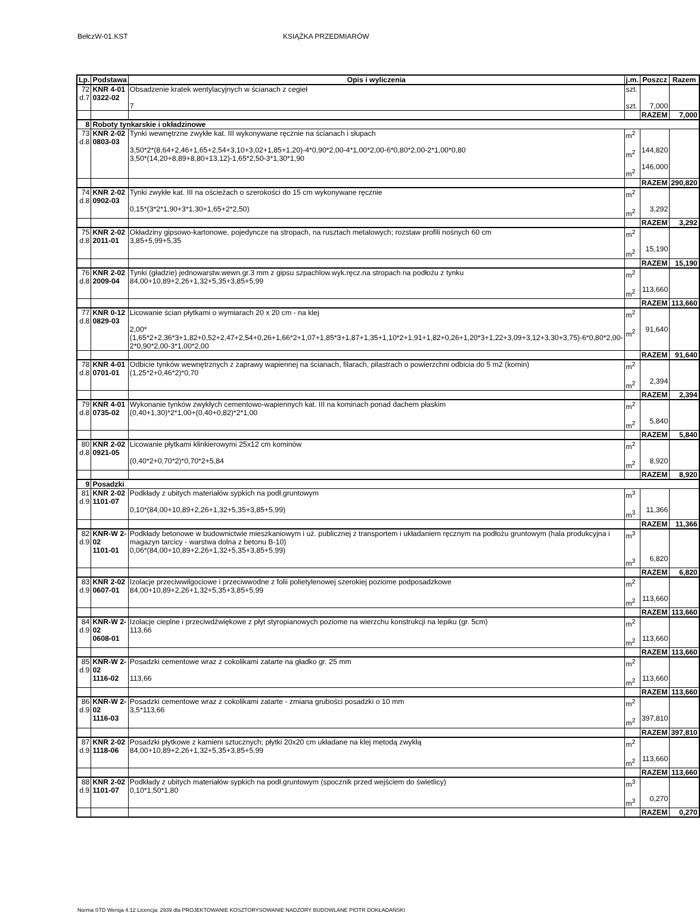BełczW-01.KST KSIĄŻKA PRZEDMIARÓW
| Lp. | Podstawa | Opis i wyliczenia | j.m. | Poszcz | Razem |
| --- | --- | --- | --- | --- | --- |
| 72 d.7 | KNR 4-01 0322-02 | Obsadzenie kratek wentylacyjnych w ścianach z cegieł 7 | szt. szt. | 7,000 | |
| | | | | RAZEM | 7,000 |
| 8 | Roboty tynkarskie i okładzinowe | | | | |
| 73 d.8 | KNR 2-02 0803-03 | Tynki wewnętrzne zwykłe kat. III wykonywane ręcznie na ścianach i słupach 3,50*2*(8,64+2,46+1,65+2,54+3,10+3,02+1,85+1,20)-4*0,90*2,00-4*1,00*2,00-6*0,80*2,00-2*1,00*0,80 3,50*(14,20+8,89+8,80+13,12)-1,65*2,50-3*1,30*1,90 | m<sup>2</sup> m<sup>2</sup> m<sup>2</sup> | 144,820 146,000 | |
| | | | | RAZEM | 290,820 |
| 74 d.8 | KNR 2-02 0902-03 | Tynki zwykłe kat. III na ościeżach o szerokości do 15 cm wykonywane ręcznie 0,15*(3*2*1,90+3*1,30+1,65+2*2,50) | m<sup>2</sup> m<sup>2</sup> | 3,292 | |
| | | | | RAZEM | 3,292 |
| 75 d.8 | KNR 2-02 2011-01 | Okładziny gipsowo-kartonowe, pojedyncze na stropach, na rusztach metalowych; rozstaw profili nośnych 60 cm 3,85+5,99+5,35 | m<sup>2</sup> m<sup>2</sup> | 15,190 | |
| | | | | RAZEM | 15,190 |
| 76 d.8 | KNR 2-02 2009-04 | Tynki (gładzie) jednowarstw.wewn.gr.3 mm z gipsu szpachlow.wyk.ręcz.na stropach na podłożu z tynku 84,00+10,89+2,26+1,32+5,35+3,85+5,99 | m<sup>2</sup> m<sup>2</sup> | 113,660 | |
| | | | | RAZEM | 113,660 |
| 77 d.8 | KNR 0-12 0829-03 | Licowanie ścian płytkami o wymiarach 20 x 20 cm - na klej 2,00*(1,65*2+2,36*3+1,82+0,52+2,47+2,54+0,26+1,66*2+1,07+1,85*3+1,87+1,35+1,10*2+1,91+1,82+0,26+1,20*3+1,22+3,09+3,12+3,30+3,75)-6*0,80*2,00-2*0,90*2,00-3*1,00*2,00 | m<sup>2</sup> m<sup>2</sup> | 91,640 | |
| | | | | RAZEM | 91,640 |
| 78 d.8 | KNR 4-01 0701-01 | Odbicie tynków wewnętrznych z zaprawy wapiennej na ścianach, filarach, pilastrach o powierzchni odbicia do 5 m2 (komin) (1,25*2+0,46*2)*0,70 | m<sup>2</sup> m<sup>2</sup> | 2,394 | |
| | | | | RAZEM | 2,394 |
| 79 d.8 | KNR 4-01 0735-02 | Wykonanie tynków zwykłych cementowo-wapiennych kat. III na kominach ponad dachem płaskim (0,40+1,30)*2*1,00+(0,40+0,82)*2*1,00 | m<sup>2</sup> m<sup>2</sup> | 5,840 | |
| | | | | RAZEM | 5,840 |
| 80 d.8 | KNR 2-02 0921-05 | Licowanie płytkami klinkierowymi 25x12 cm kominów (0,40*2+0,70*2)*0,70*2+5,84 | m<sup>2</sup> m<sup>2</sup> | 8,920 | |
| | | | | RAZEM | 8,920 |
| 9 | Posadzki | | | | |
| 81 d.9 | KNR 2-02 1101-07 | Podkłady z ubitych materiałów sypkich na podł.gruntowym 0,10*(84,00+10,89+2,26+1,32+5,35+3,85+5,99) | m<sup>3</sup> m<sup>3</sup> | 11,366 | |
| | | | | RAZEM | 11,366 |
| 82 d.9 | KNR-W 2-02 1101-01 | Podkłady betonowe w budownictwie mieszkaniowym i uż. publicznej z transportem i układaniem ręcznym na podłożu gruntowym (hala produkcyjna i magazyn tarcicy - warstwa dolna z betonu B-10) 0,06*(84,00+10,89+2,26+1,32+5,35+3,85+5,99) | m<sup>3</sup> m<sup>3</sup> | 6,820 | |
| | | | | RAZEM | 6,820 |
| 83 d.9 | KNR 2-02 0607-01 | Izolacje przeciwwilgociowe i przeciwwodne z folii polietylenowej szerokiej poziome podposadzkowe 84,00+10,89+2,26+1,32+5,35+3,85+5,99 | m<sup>2</sup> m<sup>2</sup> | 113,660 | |
| | | | | RAZEM | 113,660 |
| 84 d.9 | KNR-W 2-02 0608-01 | Izolacje cieplne i przeciwdźwiękowe z płyt styropianowych poziome na wierzchu konstrukcji na lepiku (gr. 5cm) 113,66 | m<sup>2</sup> m<sup>2</sup> | 113,660 | |
| | | | | RAZEM | 113,660 |
| 85 d.9 | KNR-W 2-02 1116-02 | Posadzki cementowe wraz z cokolikami zatarte na gładko gr. 25 mm 113,66 | m<sup>2</sup> m<sup>2</sup> | 113,660 | |
| | | | | RAZEM | 113,660 |
| 86 d.9 | KNR-W 2-02 1116-03 | Posadzki cementowe wraz z cokolikami zatarte - zmiana grubości posadzki o 10 mm 3,5*113,66 | m<sup>2</sup> m<sup>2</sup> | 397,810 | |
| | | | | RAZEM | 397,810 |
| 87 d.9 | KNR 2-02 1118-06 | Posadzki płytkowe z kamieni sztucznych; płytki 20x20 cm układane na klej metodą zwykłą 84,00+10,89+2,26+1,32+5,35+3,85+5,99 | m<sup>2</sup> m<sup>2</sup> | 113,660 | |
| | | | | RAZEM | 113,660 |
| 88 d.9 | KNR 2-02 1101-07 | Podkłady z ubitych materiałów sypkich na podł.gruntowym (spocznik przed wejściem do świetlicy) 0,10*1,50*1,80 | m<sup>3</sup> m<sup>3</sup> | 0,270 | |
| | | | | RAZEM | 0,270 |
Norma STD Wersja 4.12 Licencja: 2939 dla PROJEKTOWANIE KOSZTORYSOWANIE NADZORY BUDOWLANE PIOTR DOKŁADAŃSKI